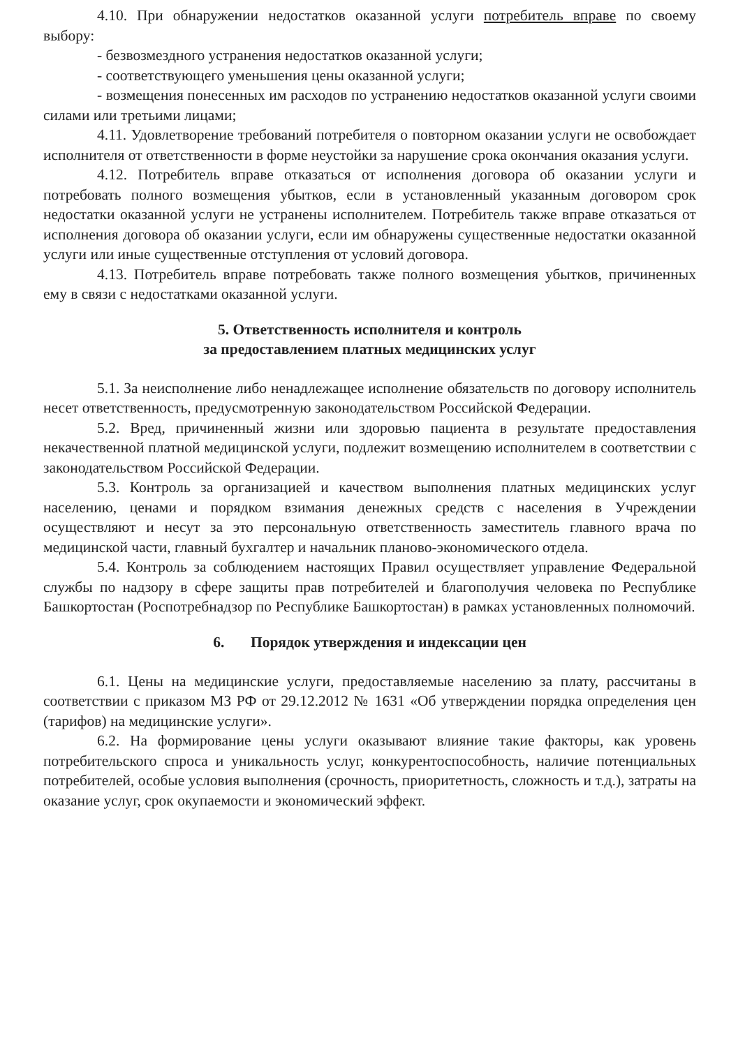4.10. При обнаружении недостатков оказанной услуги потребитель вправе по своему выбору:
- безвозмездного устранения недостатков оказанной услуги;
- соответствующего уменьшения цены оказанной услуги;
- возмещения понесенных им расходов по устранению недостатков оказанной услуги своими силами или третьими лицами;
4.11. Удовлетворение требований потребителя о повторном оказании услуги не освобождает исполнителя от ответственности в форме неустойки за нарушение срока окончания оказания услуги.
4.12. Потребитель вправе отказаться от исполнения договора об оказании услуги и потребовать полного возмещения убытков, если в установленный указанным договором срок недостатки оказанной услуги не устранены исполнителем. Потребитель также вправе отказаться от исполнения договора об оказании услуги, если им обнаружены существенные недостатки оказанной услуги или иные существенные отступления от условий договора.
4.13. Потребитель вправе потребовать также полного возмещения убытков, причиненных ему в связи с недостатками оказанной услуги.
5. Ответственность исполнителя и контроль
за предоставлением платных медицинских услуг
5.1. За неисполнение либо ненадлежащее исполнение обязательств по договору исполнитель несет ответственность, предусмотренную законодательством Российской Федерации.
5.2. Вред, причиненный жизни или здоровью пациента в результате предоставления некачественной платной медицинской услуги, подлежит возмещению исполнителем в соответствии с законодательством Российской Федерации.
5.3. Контроль за организацией и качеством выполнения платных медицинских услуг населению, ценами и порядком взимания денежных средств с населения в Учреждении осуществляют и несут за это персональную ответственность заместитель главного врача по медицинской части, главный бухгалтер и начальник планово-экономического отдела.
5.4. Контроль за соблюдением настоящих Правил осуществляет управление Федеральной службы по надзору в сфере защиты прав потребителей и благополучия человека по Республике Башкортостан (Роспотребнадзор по Республике Башкортостан) в рамках установленных полномочий.
6. Порядок утверждения и индексации цен
6.1. Цены на медицинские услуги, предоставляемые населению за плату, рассчитаны в соответствии с приказом МЗ РФ от 29.12.2012 № 1631 «Об утверждении порядка определения цен (тарифов) на медицинские услуги».
6.2. На формирование цены услуги оказывают влияние такие факторы, как уровень потребительского спроса и уникальность услуг, конкурентоспособность, наличие потенциальных потребителей, особые условия выполнения (срочность, приоритетность, сложность и т.д.), затраты на оказание услуг, срок окупаемости и экономический эффект.